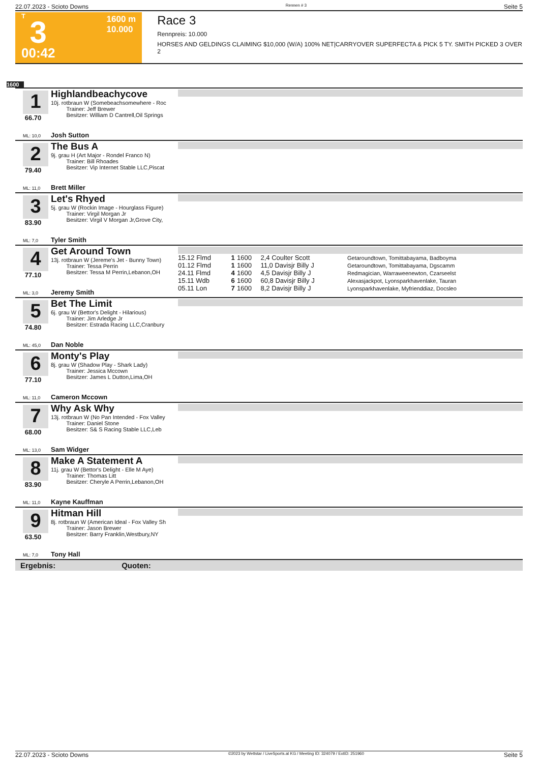22.07.2023 - Scioto Downs Rennen # 3 Seite 5
T
3
00:42
1600 m
10.000
Race 3
Rennpreis: 10.000
HORSES AND GELDINGS CLAIMING $10,000 (W/A) 100% NET|CARRYOVER SUPERFECTA & PICK 5 TY. SMITH PICKED 3 OVER 2
1600
1
66.70
Highlandbeachycove
10j. rotbraun W (Somebeachsomewhere - Roc
Trainer: Jeff Brewer
Besitzer: William D Cantrell,Oil Springs
ML: 10,0 Josh Sutton
2
79.40
The Bus A
9j. grau H (Art Major - Rondel Franco N)
Trainer: Bill Rhoades
Besitzer: Vip Internet Stable LLC,Piscat
ML: 11,0 Brett Miller
3
83.90
Let's Rhyed
5j. grau W (Rockin Image - Hourglass Figure)
Trainer: Virgil Morgan Jr
Besitzer: Virgil V Morgan Jr,Grove City,
ML: 7,0 Tyler Smith
4
77.10
Get Around Town
13j. rotbraun W (Jereme's Jet - Bunny Town)
Trainer: Tessa Perrin
Besitzer: Tessa M Perrin,Lebanon,OH
| 15.12 Flmd | 1 | 1600 | 2,4 Coulter Scott | Getaroundtown, Tomittabayama, Badboyma |
| 01.12 Flmd | 1 | 1600 | 11,0 Davisjr Billy J | Getaroundtown, Tomittabayama, Dgscamm |
| 24.11 Flmd | 4 | 1600 | 4,5 Davisjr Billy J | Redmagician, Warraweenewton, Czarseelst |
| 15.11 Wdb | 6 | 1600 | 60,8 Davisjr Billy J | Alexasjackpot, Lyonsparkhavenlake, Tauran |
| 05.11 Lon | 7 | 1600 | 8,2 Davisjr Billy J | Lyonsparkhavenlake, Myfrienddiaz, Docsleo |
ML: 3,0 Jeremy Smith
5
74.80
Bet The Limit
6j. grau W (Bettor's Delight - Hilarious)
Trainer: Jim Arledge Jr
Besitzer: Estrada Racing LLC,Cranbury
ML: 45,0 Dan Noble
6
77.10
Monty's Play
8j. grau W (Shadow Play - Shark Lady)
Trainer: Jessica Mccown
Besitzer: James L Dutton,Lima,OH
ML: 11,0 Cameron Mccown
7
68.00
Why Ask Why
13j. rotbraun W (No Pan Intended - Fox Valley
Trainer: Daniel Stone
Besitzer: S& S Racing Stable LLC,Leb
ML: 13,0 Sam Widger
8
83.90
Make A Statement A
11j. grau W (Bettor's Delight - Elle M Aye)
Trainer: Thomas Litt
Besitzer: Cheryle A Perrin,Lebanon,OH
ML: 11,0 Kayne Kauffman
9
63.50
Hitman Hill
8j. rotbraun W (American Ideal - Fox Valley Sh
Trainer: Jason Brewer
Besitzer: Barry Franklin,Westbury,NY
ML: 7,0 Tony Hall
Ergebnis: Quoten:
22.07.2023 - Scioto Downs ©2023 by Wettstar / LiveSports.at KG / Meeting ID: 324079 / ExtID: 251960 Seite 5